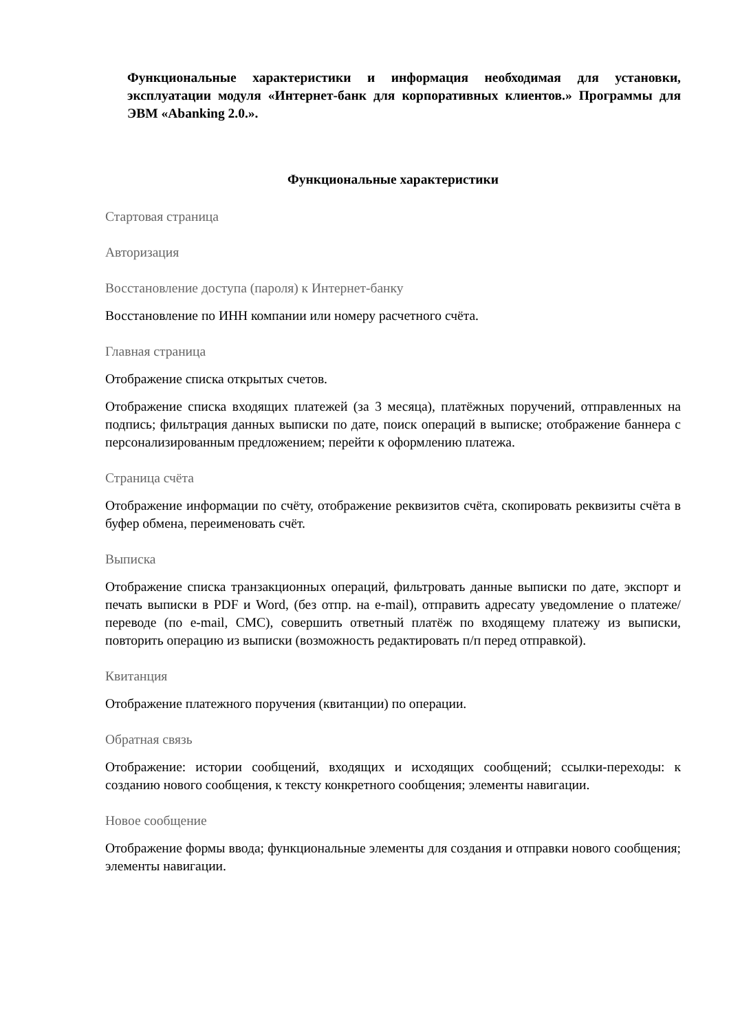Функциональные характеристики и информация необходимая для установки, эксплуатации модуля «Интернет-банк для корпоративных клиентов.» Программы для ЭВМ «Abanking 2.0.».
Функциональные характеристики
Стартовая страница
Авторизация
Восстановление доступа (пароля) к Интернет-банку
Восстановление по ИНН компании или номеру расчетного счёта.
Главная страница
Отображение списка открытых счетов.
Отображение списка входящих платежей (за 3 месяца), платёжных поручений, отправленных на подпись; фильтрация данных выписки по дате, поиск операций в выписке; отображение баннера с персонализированным предложением; перейти к оформлению платежа.
Страница счёта
Отображение информации по счёту, отображение реквизитов счёта, скопировать реквизиты счёта в буфер обмена, переименовать счёт.
Выписка
Отображение списка транзакционных операций, фильтровать данные выписки по дате, экспорт и печать выписки в PDF и Word, (без отпр. на e-mail), отправить адресату уведомление о платеже/переводе (по e-mail, СМС), совершить ответный платёж по входящему платежу из выписки, повторить операцию из выписки (возможность редактировать п/п перед отправкой).
Квитанция
Отображение платежного поручения (квитанции) по операции.
Обратная связь
Отображение: истории сообщений, входящих и исходящих сообщений; ссылки-переходы: к созданию нового сообщения, к тексту конкретного сообщения; элементы навигации.
Новое сообщение
Отображение формы ввода; функциональные элементы для создания и отправки нового сообщения; элементы навигации.